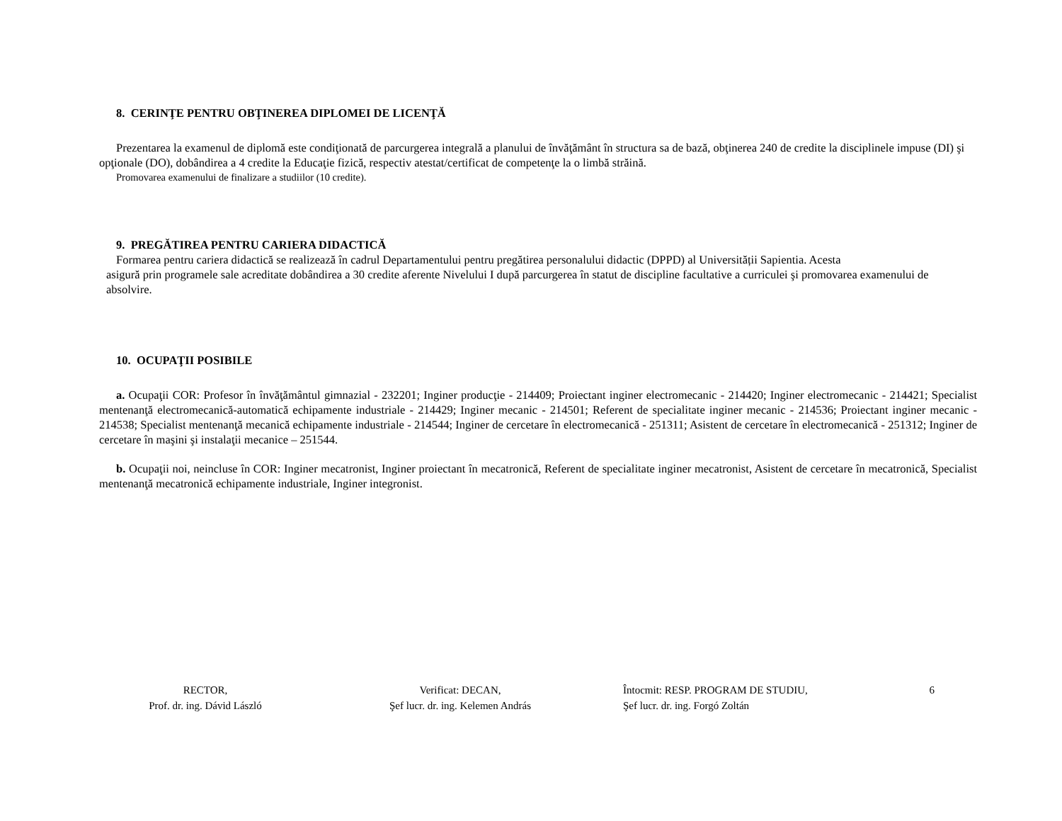8. CERINŢE PENTRU OBŢINEREA DIPLOMEI DE LICENŢĂ
Prezentarea la examenul de diplomă este condiţionată de parcurgerea integrală a planului de învăţământ în structura sa de bază, obţinerea 240 de credite la disciplinele impuse (DI) şi opţionale (DO), dobândirea a 4 credite la Educaţie fizică, respectiv atestat/certificat de competenţe la o limbă străină.
Promovarea examenului de finalizare a studiilor (10 credite).
9. PREGĂTIREA PENTRU CARIERA DIDACTICĂ
Formarea pentru cariera didactică se realizează în cadrul Departamentului pentru pregătirea personalului didactic (DPPD) al Universității Sapientia. Acesta
asigură prin programele sale acreditate dobândirea a 30 credite aferente Nivelului I după parcurgerea în statut de discipline facultative a curriculei şi promovarea examenului de absolvire.
10. OCUPAŢII POSIBILE
a. Ocupaţii COR: Profesor în învăţământul gimnazial - 232201; Inginer producţie - 214409; Proiectant inginer electromecanic - 214420; Inginer electromecanic - 214421; Specialist mentenanţă electromecanică-automatică echipamente industriale - 214429; Inginer mecanic - 214501; Referent de specialitate inginer mecanic - 214536; Proiectant inginer mecanic - 214538; Specialist mentenanţă mecanică echipamente industriale - 214544; Inginer de cercetare în electromecanică - 251311; Asistent de cercetare în electromecanică - 251312; Inginer de cercetare în maşini şi instalaţii mecanice – 251544.
b. Ocupaţii noi, neincluse în COR: Inginer mecatronist, Inginer proiectant în mecatronică, Referent de specialitate inginer mecatronist, Asistent de cercetare în mecatronică, Specialist mentenanţă mecatronică echipamente industriale, Inginer integronist.
RECTOR,
Prof. dr. ing. Dávid László
Verificat: DECAN,
Şef lucr. dr. ing. Kelemen András
Întocmit: RESP. PROGRAM DE STUDIU,
Şef lucr. dr. ing. Forgó Zoltán
6